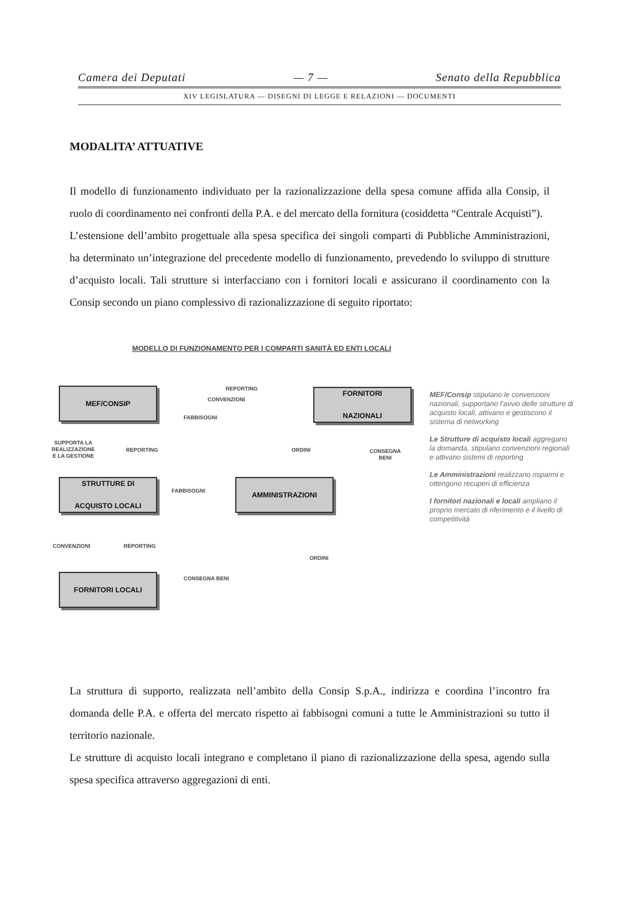Camera dei Deputati — 7 — Senato della Repubblica
XIV LEGISLATURA — DISEGNI DI LEGGE E RELAZIONI — DOCUMENTI
MODALITA’ ATTUATIVE
Il modello di funzionamento individuato per la razionalizzazione della spesa comune affida alla Consip, il ruolo di coordinamento nei confronti della P.A. e del mercato della fornitura (cosiddetta “Centrale Acquisti”).
L’estensione dell’ambito progettuale alla spesa specifica dei singoli comparti di Pubbliche Amministrazioni, ha determinato un’integrazione del precedente modello di funzionamento, prevedendo lo sviluppo di strutture d’acquisto locali. Tali strutture si interfacciano con i fornitori locali e assicurano il coordinamento con la Consip secondo un piano complessivo di razionalizzazione di seguito riportato:
MODELLO DI FUNZIONAMENTO PER I COMPARTI SANITÀ ED ENTI LOCALI
MEF/CONSIP
FORNITORI
NAZIONALI
STRUTTURE DI
ACQUISTO LOCALI
AMMINISTRAZIONI
FORNITORI LOCALI
REPORTING
CONVENZIONI
FABBISOGNI
SUPPORTA LA
REALIZZAZIONE
E LA GESTIONE
REPORTING ORDINI
CONSEGNA
BENI
FABBISOGNI
CONVENZIONI REPORTING
ORDINI
CONSEGNA BENI
MEF/Consip stipulano le convenzioni nazionali, supportano l’avvio delle strutture di acquisto locali, attivano e gestiscono il sistema di networking
Le Strutture di acquisto locali aggregano la domanda, stipulano convenzioni regionali e attivano sistemi di reporting
Le Amministrazioni realizzano risparmi e ottengono recuperi di efficienza
I fornitori nazionali e locali ampliano il proprio mercato di riferimento e il livello di competitività
La struttura di supporto, realizzata nell’ambito della Consip S.p.A., indirizza e coordina l’incontro fra domanda delle P.A. e offerta del mercato rispetto ai fabbisogni comuni a tutte le Amministrazioni su tutto il territorio nazionale.
Le strutture di acquisto locali integrano e completano il piano di razionalizzazione della spesa, agendo sulla spesa specifica attraverso aggregazioni di enti.